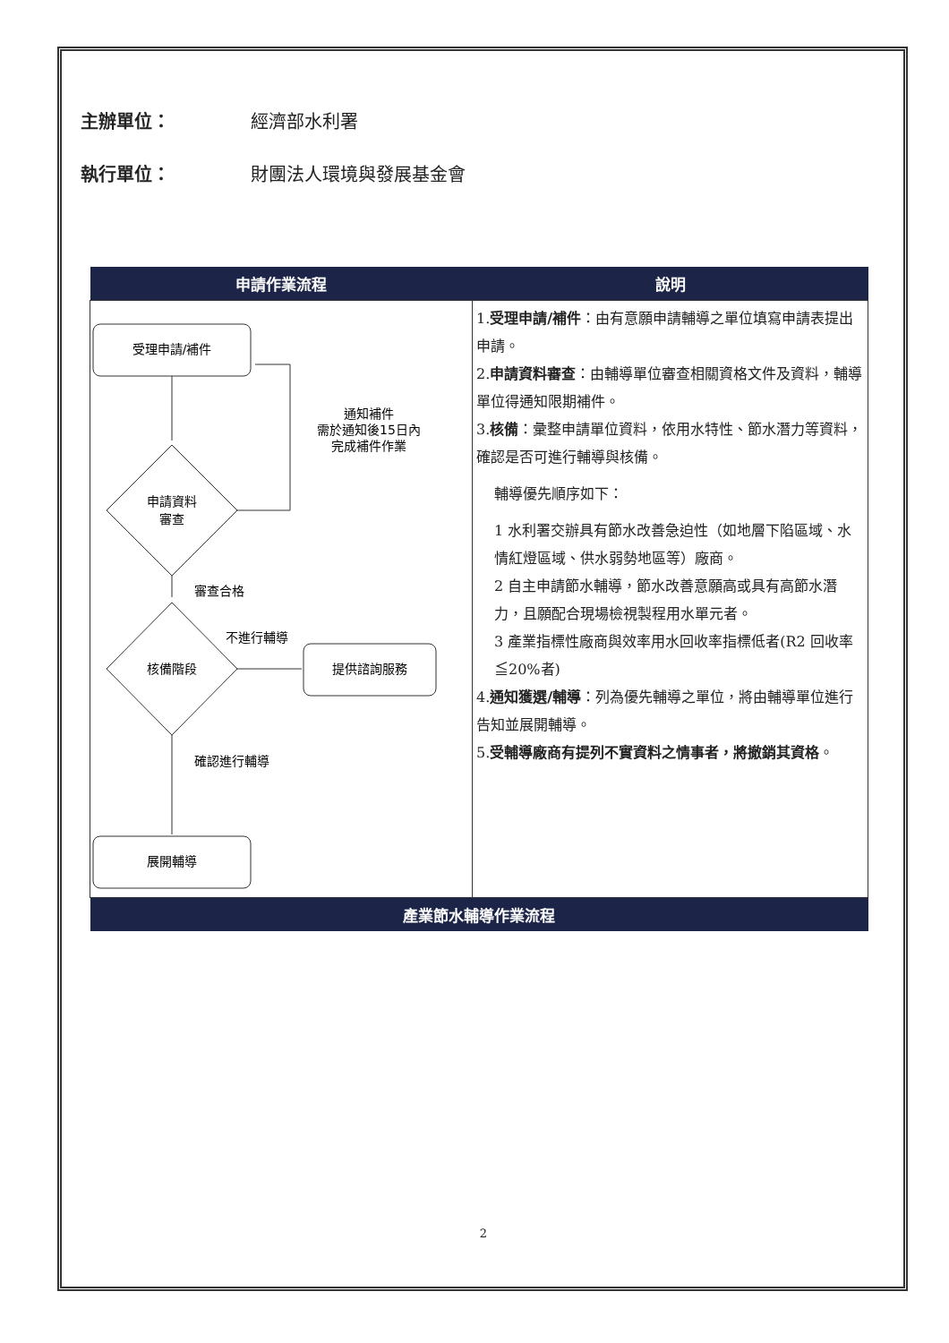主辦單位： 經濟部水利署
執行單位： 財團法人環境與發展基金會
| 申請作業流程 | 說明 |
| --- | --- |
| 受理申請/補件 申請資料 審查 通知補件 需於通知後15日內 完成補件作業 審查合格 核備階段 不進行輔導 提供諮詢服務 確認進行輔導 展開輔導 | 1. 受理申請/補件 ：由有意願申請輔導之單位填寫申請表提出申請。 2. 申請資料審查 ：由輔導單位審查相關資格文件及資料，輔導單位得通知限期補件。 3. 核備 ：彙整申請單位資料，依用水特性、節水潛力等資料，確認是否可進行輔導與核備。 輔導優先順序如下： 1 水利署交辦具有節水改善急迫性（如地層下陷區域、水情紅燈區域、供水弱勢地區等）廠商。 2 自主申請節水輔導，節水改善意願高或具有高節水潛力，且願配合現場檢視製程用水單元者。 3 產業指標性廠商與效率用水回收率指標低者(R2 回收率≦20%者) 4. 通知獲選/輔導 ：列為優先輔導之單位，將由輔導單位進行告知並展開輔導。 5. 受輔導廠商有提列不實資料之情事者，將撤銷其資格 。 |
| 產業節水輔導作業流程 | |
2